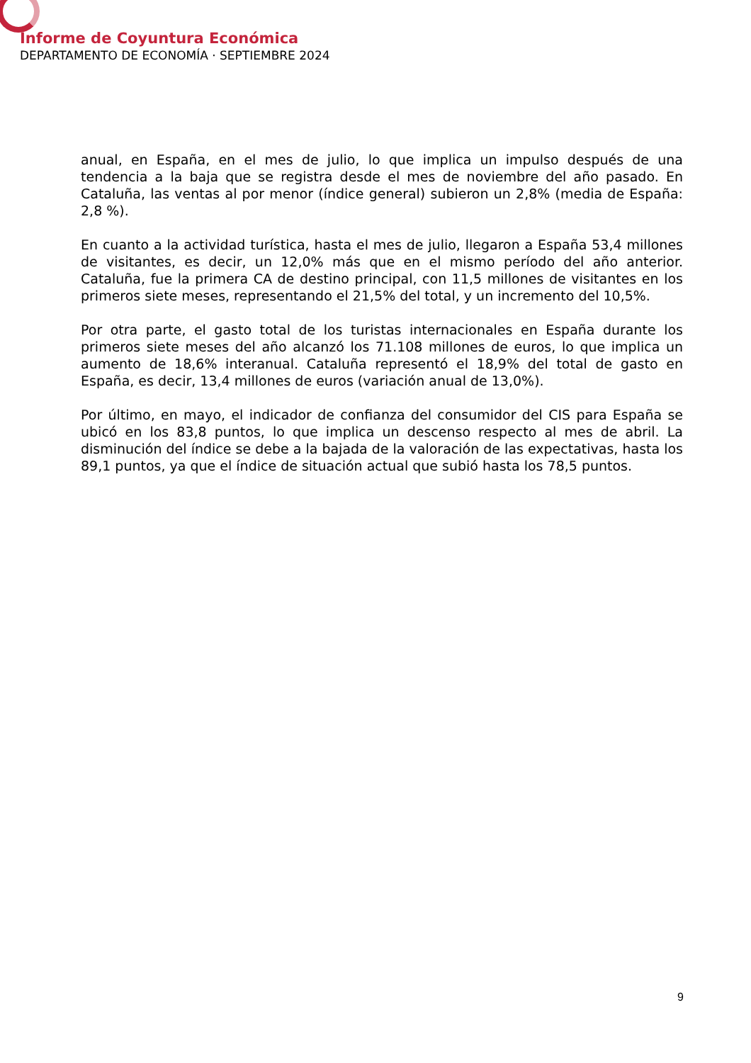Informe de Coyuntura Económica
DEPARTAMENTO DE ECONOMÍA · SEPTIEMBRE 2024
anual, en España, en el mes de julio, lo que implica un impulso después de una tendencia a la baja que se registra desde el mes de noviembre del año pasado. En Cataluña, las ventas al por menor (índice general) subieron un 2,8% (media de España: 2,8 %).
En cuanto a la actividad turística, hasta el mes de julio, llegaron a España 53,4 millones de visitantes, es decir, un 12,0% más que en el mismo período del año anterior. Cataluña, fue la primera CA de destino principal, con 11,5 millones de visitantes en los primeros siete meses, representando el 21,5% del total, y un incremento del 10,5%.
Por otra parte, el gasto total de los turistas internacionales en España durante los primeros siete meses del año alcanzó los 71.108 millones de euros, lo que implica un aumento de 18,6% interanual. Cataluña representó el 18,9% del total de gasto en España, es decir, 13,4 millones de euros (variación anual de 13,0%).
Por último, en mayo, el indicador de confianza del consumidor del CIS para España se ubicó en los 83,8 puntos, lo que implica un descenso respecto al mes de abril. La disminución del índice se debe a la bajada de la valoración de las expectativas, hasta los 89,1 puntos, ya que el índice de situación actual que subió hasta los 78,5 puntos.
9